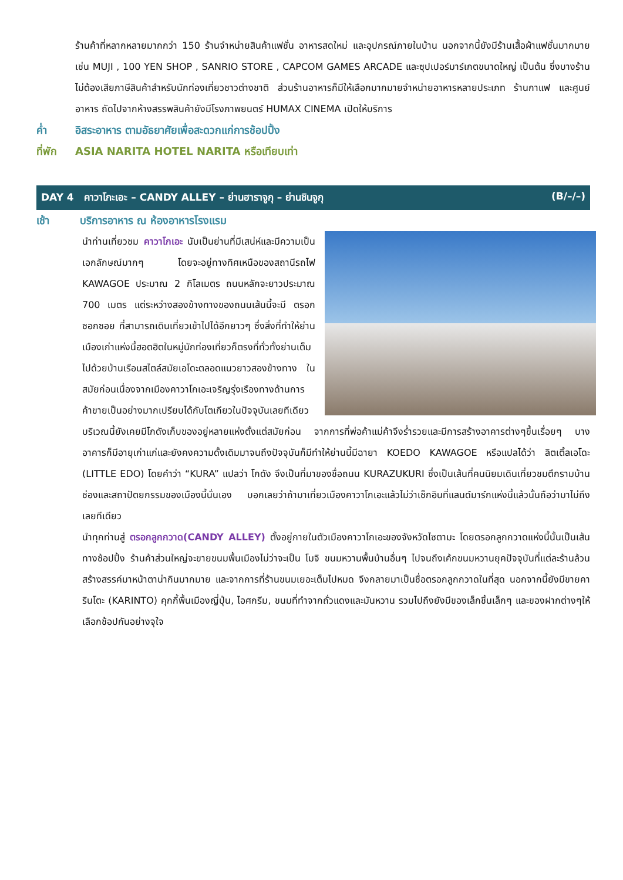ร้านค้าที่หลากหลายมากกว่า 150 ร้านจำหน่ายสินค้าแฟชั่น อาหารสดใหม่ และอุปกรณ์ภายในบ้าน นอกจากนี้ยังมีร้านเสื้อผ้าแฟชั่นมากมาย เช่น MUJI , 100 YEN SHOP , SANRIO STORE , CAPCOM GAMES ARCADE และซุปเปอร์มาร์เกตขนาดใหญ่ เป็นต้น ซึ่งบางร้านไม่ต้องเสียภาษีสินค้าสำหรับนักท่องเที่ยวชาวต่างชาติ ส่วนร้านอาหารก็มีให้เลือกมากมายจำหน่ายอาหารหลายประเภท ร้านกาแฟ และศูนย์อาหาร ถัดไปจากห้างสรรพสินค้ายังมีโรงภาพยนตร์ HUMAX CINEMA เปิดให้บริการ
ค่ำ อิสระอาหาร ตามอัธยาศัยเพื่อสะดวกแก่การช้อปปิ้ง
ที่พัก ASIA NARITA HOTEL NARITA หรือเทียบเท่า
DAY 4 คาวาโกะเอะ – CANDY ALLEY – ย่านฮาราจูกุ – ย่านชินจูกุ (B/–/–)
เช้า บริการอาหาร ณ ห้องอาหารโรงแรม
นำท่านเที่ยวชม คาวาโกเอะ นับเป็นย่านที่มีเสน่ห์และมีความเป็นเอกลักษณ์มากๆ โดยจะอยู่ทางทิศเหนือของสถานีรถไฟ KAWAGOE ประมาณ 2 กิโลเมตร ถนนหลักจะยาวประมาณ 700 เมตร แต่ระหว่างสองข้างทางของถนนเส้นนี้จะมี ตรอกซอกซอย ที่สามารถเดินเที่ยวเข้าไปได้อีกยาวๆ ซึ่งสิ่งที่ทำให้ย่านเมืองเก่าแห่งนี้ฮอตฮิตในหมู่นักท่องเที่ยวก็ตรงที่ทั่วทั้งย่านเต็มไปด้วยบ้านเรือนสไตล์สมัยเอโดะตลอดแนวยาวสองข้างทาง ในสมัยก่อนเนื่องจากเมืองคาวาโกเอะเจริญรุ่งเรืองทางด้านการค้าขายเป็นอย่างมากเปรียบได้กับโตเกียวในปัจจุบันเลยทีเดียว บริเวณนี้ยังเคยมีโกดังเก็บของอยู่หลายแห่งตั้งแต่สมัยก่อน จากการที่พ่อค้าแม่ค้าจึงร่ำรวยและมีการสร้างอาคารต่างๆขึ้นเรื่อยๆ บางอาคารก็มีอายุเก่าแก่และยังคงความดั้งเดิมมาจนถึงปัจจุบันก็มีทำให้ย่านนี้มีฉายา KOEDO KAWAGOE หรือแปลได้ว่า ลิตเติ้ลเอโดะ (LITTLE EDO) โดยคำว่า “KURA” แปลว่า โกดัง จึงเป็นที่มาของชื่อถนน KURAZUKURI ซึ่งเป็นเส้นที่คนนิยมเดินเที่ยวชมตึกรามบ้านช่องและสถาปัตยกรรมของเมืองนี้นั่นเอง บอกเลยว่าถ้ามาเที่ยวเมืองคาวาโกเอะแล้วไม่ว่าเช็กอินที่แลนด์มาร์กแห่งนี้แล้วนั้นถือว่ามาไม่ถึงเลยทีเดียว
นำทุกท่านสู่ ตรอกลูกกวาด(CANDY ALLEY) ตั้งอยู่ภายในตัวเมืองคาวาโกเอะของจังหวัดไซตามะ โดยตรอกลูกกวาดแห่งนี้นั้นเป็นเส้นทางช้อปปิ้ง ร้านค้าส่วนใหญ่จะขายขนมพื้นเมืองไม่ว่าจะเป็น โมจิ ขนมหวานพื้นบ้านอื่นๆ ไปจนถึงเค้กขนมหวานยุคปัจจุบันที่แต่ละร้านล้วนสร้างสรรค์มาหน้าตาน่ากินมากมาย และจากการที่ร้านขนมเยอะเต็มไปหมด จึงกลายมาเป็นชื่อตรอกลูกกวาดในที่สุด นอกจากนี้ยังมีขายคารินโตะ (KARINTO) คุกกี้พื้นเมืองญี่ปุ่น, ไอศกรีม, ขนมที่ทำจากถั่วแดงและมันหวาน รวมไปถึงยังมีของเล็กชิ้นเล็กๆ และของฝากต่างๆให้เลือกช้อปกันอย่างจุใจ